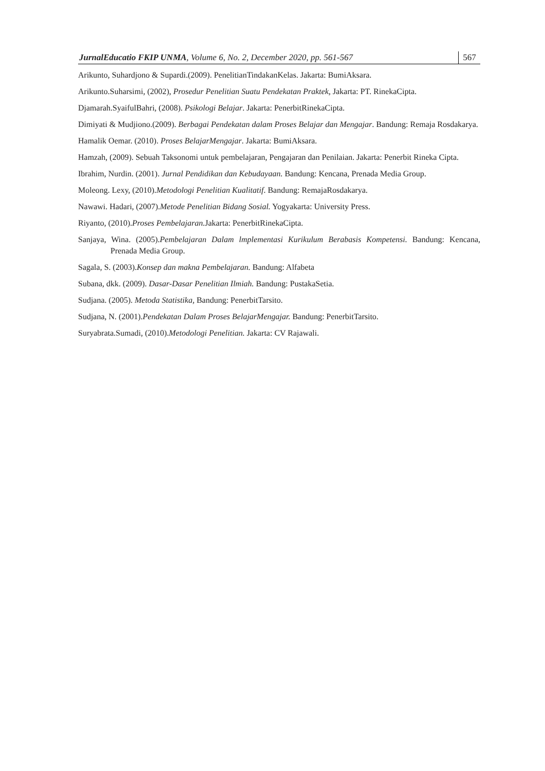JurnalEducatio FKIP UNMA, Volume 6, No. 2, December 2020, pp. 561-567
567
Arikunto, Suhardjono & Supardi.(2009). PenelitianTindakanKelas. Jakarta: BumiAksara.
Arikunto.Suharsimi, (2002), Prosedur Penelitian Suatu Pendekatan Praktek, Jakarta: PT. RinekaCipta.
Djamarah.SyaifulBahri, (2008). Psikologi Belajar. Jakarta: PenerbitRinekaCipta.
Dimiyati & Mudjiono.(2009). Berbagai Pendekatan dalam Proses Belajar dan Mengajar. Bandung: Remaja Rosdakarya.
Hamalik Oemar. (2010). Proses BelajarMengajar. Jakarta: BumiAksara.
Hamzah, (2009). Sebuah Taksonomi untuk pembelajaran, Pengajaran dan Penilaian. Jakarta: Penerbit Rineka Cipta.
Ibrahim, Nurdin. (2001). Jurnal Pendidikan dan Kebudayaan. Bandung: Kencana, Prenada Media Group.
Moleong. Lexy, (2010).Metodologi Penelitian Kualitatif. Bandung: RemajaRosdakarya.
Nawawi. Hadari, (2007).Metode Penelitian Bidang Sosial. Yogyakarta: University Press.
Riyanto, (2010).Proses Pembelajaran. Jakarta: PenerbitRinekaCipta.
Sanjaya, Wina. (2005).Pembelajaran Dalam lmplementasi Kurikulum Berabasis Kompetensi. Bandung: Kencana, Prenada Media Group.
Sagala, S. (2003).Konsep dan makna Pembelajaran. Bandung: Alfabeta
Subana, dkk. (2009). Dasar-Dasar Penelitian Ilmiah. Bandung: PustakaSetia.
Sudjana. (2005). Metoda Statistika, Bandung: PenerbitTarsito.
Sudjana, N. (2001).Pendekatan Dalam Proses BelajarMengajar. Bandung: PenerbitTarsito.
Suryabrata.Sumadi, (2010).Metodologi Penelitian. Jakarta: CV Rajawali.